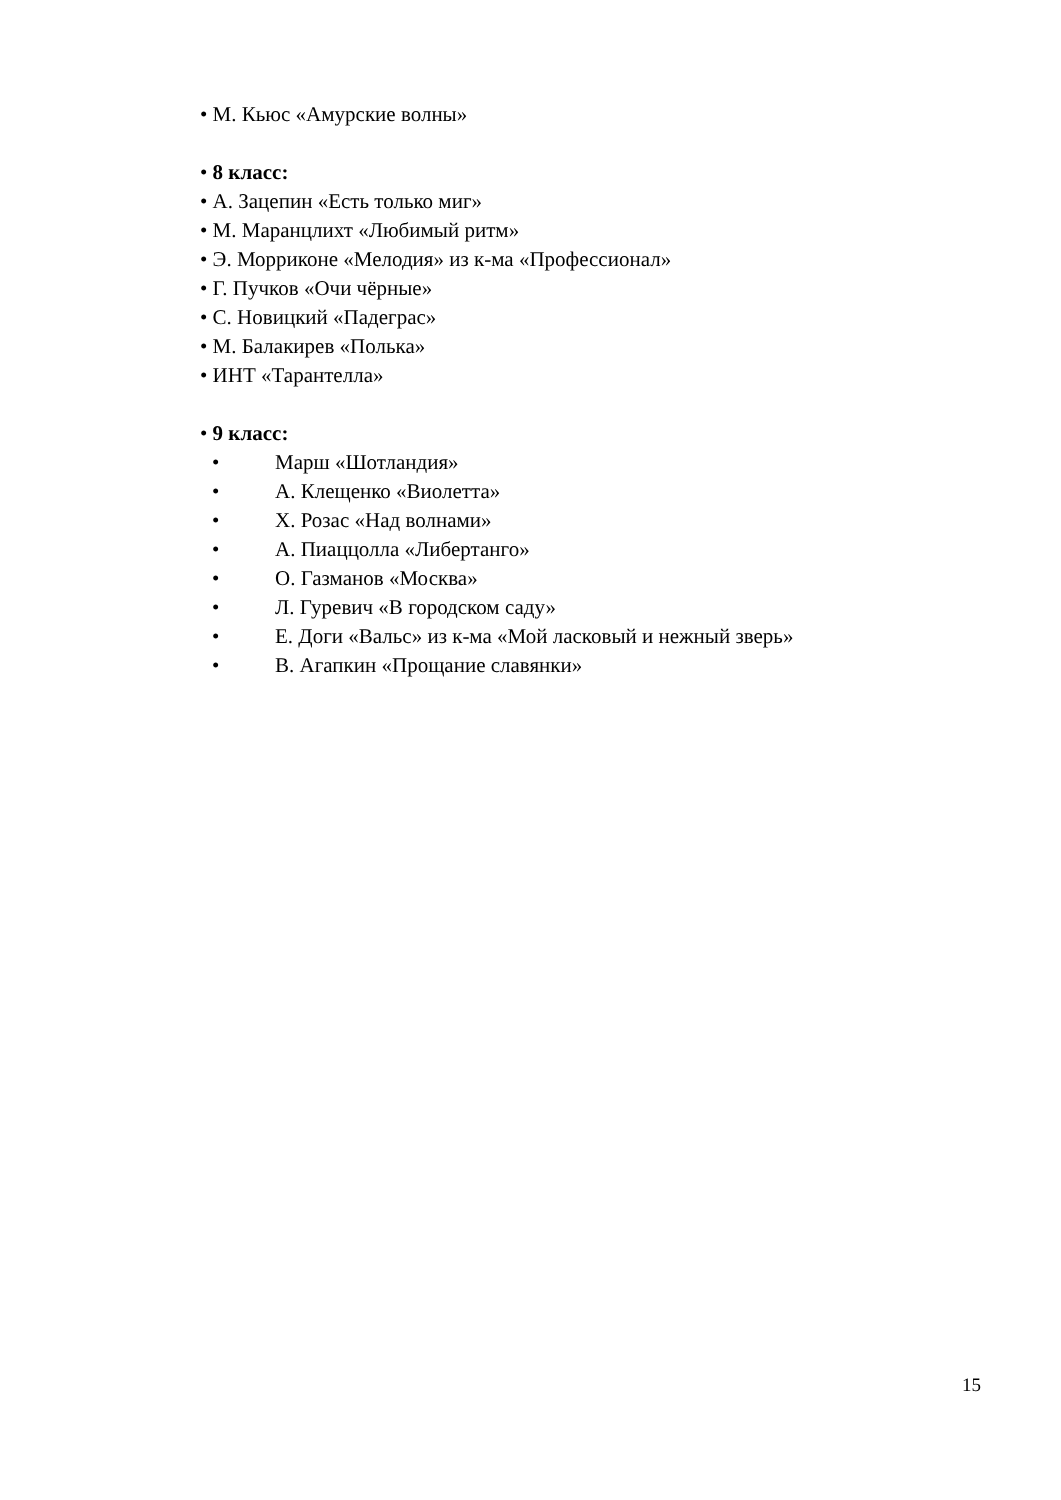• М. Кьюс «Амурские волны»
• 8 класс:
• А. Зацепин «Есть только миг»
• М. Маранцлихт «Любимый ритм»
• Э. Морриконе «Мелодия» из к-ма «Профессионал»
• Г. Пучков «Очи чёрные»
• С. Новицкий «Падеграс»
• М. Балакирев «Полька»
• ИНТ «Тарантелла»
• 9 класс:
• Марш «Шотландия»
• А. Клещенко «Виолетта»
• Х. Розас «Над волнами»
• А. Пиаццолла «Либертанго»
• О. Газманов «Москва»
• Л. Гуревич «В городском саду»
• Е. Доги «Вальс» из к-ма «Мой ласковый и нежный зверь»
• В. Агапкин «Прощание славянки»
15